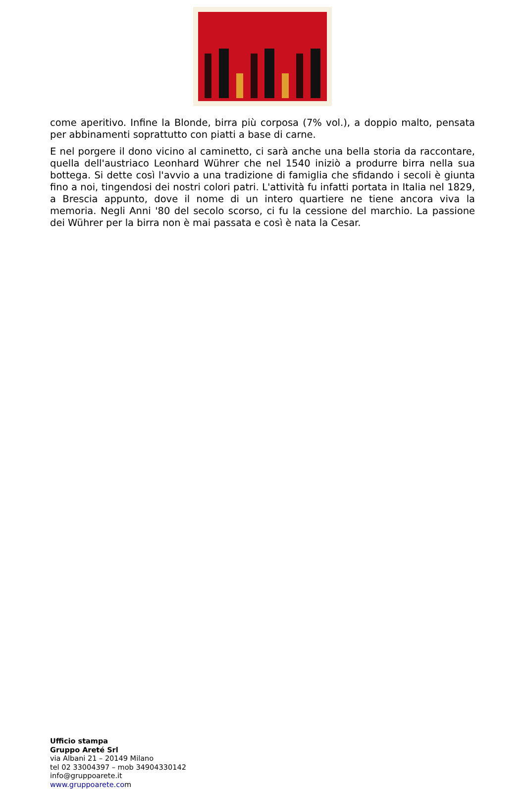come aperitivo. Infine la Blonde, birra più corposa (7% vol.), a doppio malto, pensata per abbinamenti soprattutto con piatti a base di carne.
E nel porgere il dono vicino al caminetto, ci sarà anche una bella storia da raccontare, quella dell'austriaco Leonhard Wührer che nel 1540 iniziò a produrre birra nella sua bottega. Si dette così l'avvio a una tradizione di famiglia che sfidando i secoli è giunta fino a noi, tingendosi dei nostri colori patri. L'attività fu infatti portata in Italia nel 1829, a Brescia appunto, dove il nome di un intero quartiere ne tiene ancora viva la memoria. Negli Anni '80 del secolo scorso, ci fu la cessione del marchio. La passione dei Wührer per la birra non è mai passata e così è nata la Cesar.
Ufficio stampa
Gruppo Areté Srl
via Albani 21 – 20149 Milano
tel 02 33004397 – mob 34904330142
info@gruppoarete.it
www.gruppoarete.com